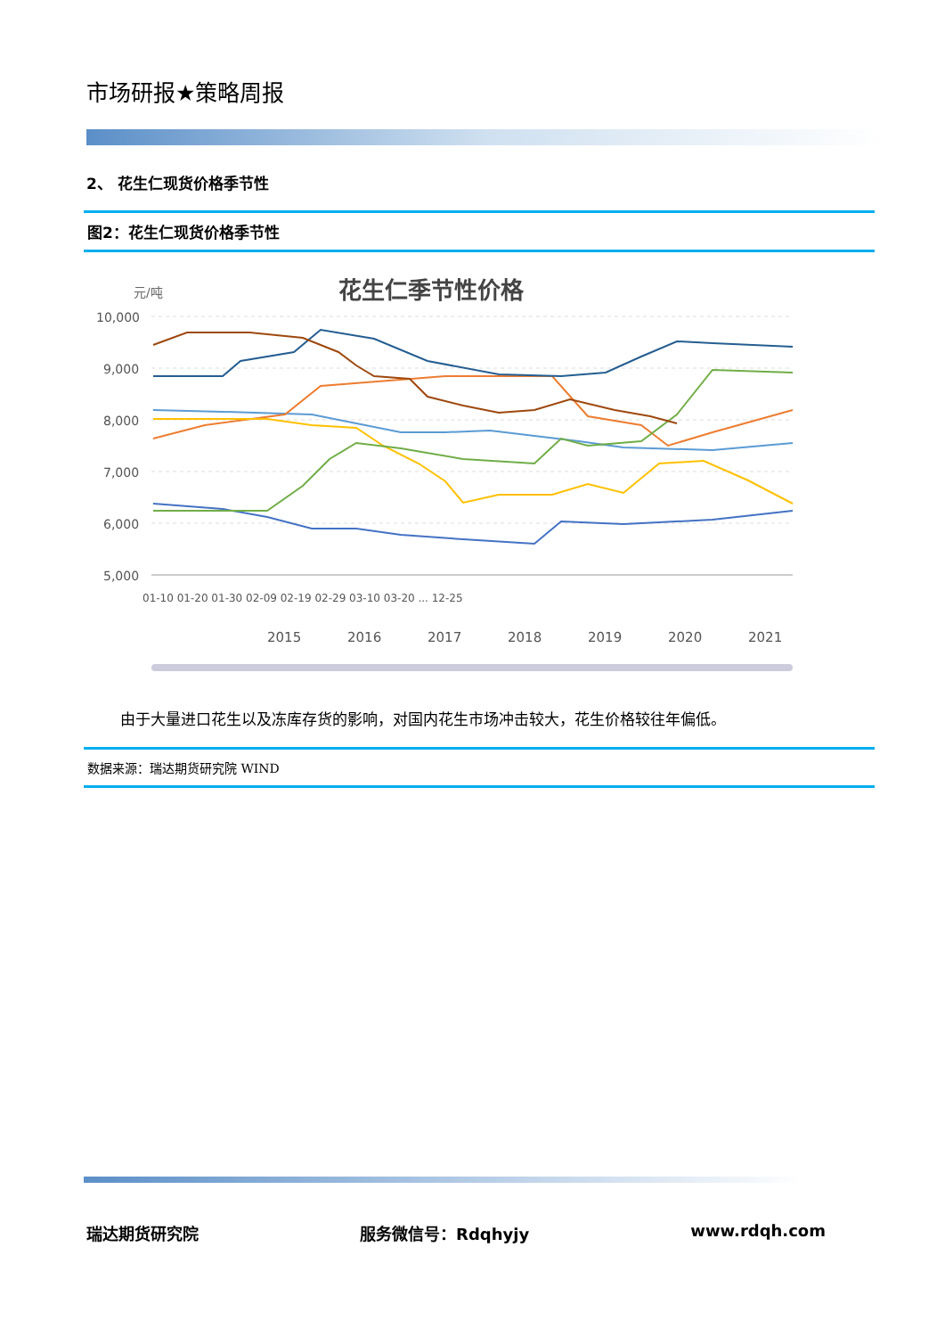市场研报★策略周报
2、 花生仁现货价格季节性
图2：花生仁现货价格季节性
元/吨
花生仁季节性价格
10,000
9,000
8,000
7,000
6,000
5,000
01-10 01-20 01-30 02-09 02-19 02-29 03-10 03-20 ... 12-25
2015
2016
2017
2018
2019
2020
2021
由于大量进口花生以及冻库存货的影响，对国内花生市场冲击较大，花生价格较往年偏低。
数据来源：瑞达期货研究院 WIND
瑞达期货研究院 服务微信号：Rdqhyjy www.rdqh.com